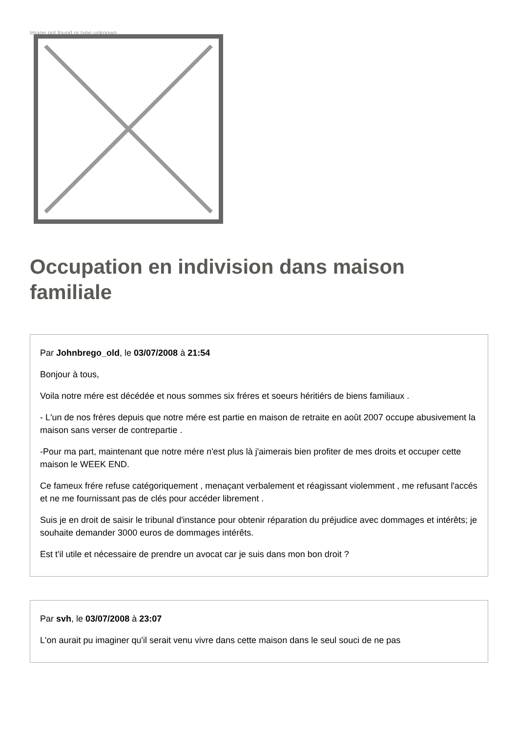Image not found or type unknown
Occupation en indivision dans maison familiale
Par Johnbrego_old, le 03/07/2008 à 21:54
Bonjour à tous,
Voila notre mére est décédée et nous sommes six fréres et soeurs héritiérs de biens familiaux .
- L'un de nos fréres depuis que notre mére est partie en maison de retraite en août 2007 occupe abusivement la maison sans verser de contrepartie .
-Pour ma part, maintenant que notre mére n'est plus là j'aimerais bien profiter de mes droits et occuper cette maison le WEEK END.
Ce fameux frére refuse catégoriquement , menaçant verbalement et réagissant violemment , me refusant l'accés et ne me fournissant pas de clés pour accéder librement .
Suis je en droit de saisir le tribunal d'instance pour obtenir réparation du préjudice avec dommages et intérêts; je souhaite demander 3000 euros de dommages intérêts.
Est t'il utile et nécessaire de prendre un avocat car je suis dans mon bon droit ?
Par svh, le 03/07/2008 à 23:07
L'on aurait pu imaginer qu'il serait venu vivre dans cette maison dans le seul souci de ne pas